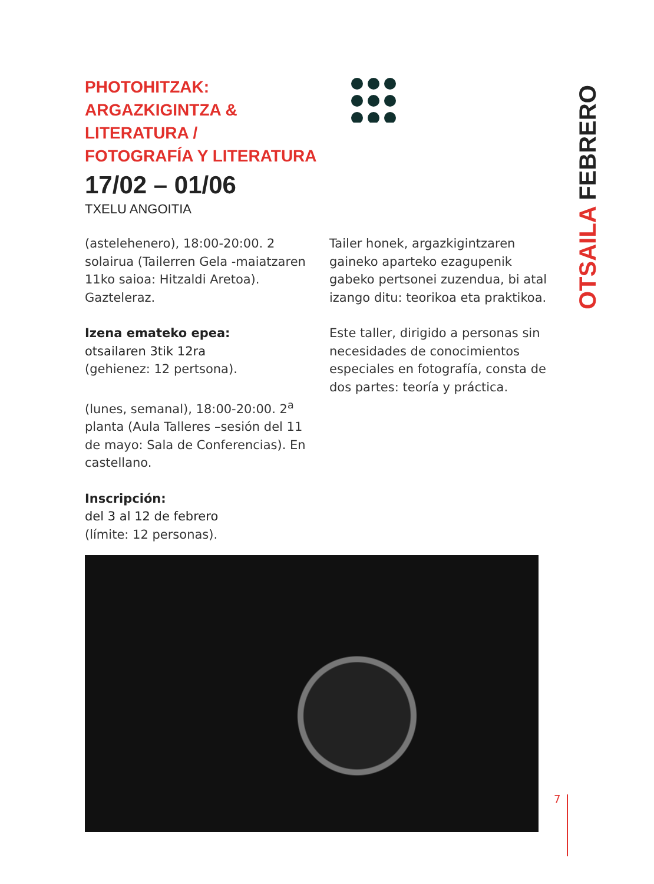PHOTOHITZAK:
ARGAZKIGINTZA &
LITERATURA /
FOTOGRAFÍA Y LITERATURA
17/02 – 01/06
TXELU ANGOITIA
(astelehenero), 18:00-20:00. 2 solairua (Tailerren Gela -maiatzaren 11ko saioa: Hitzaldi Aretoa). Gazteleraz.
Izena emateko epea:
otsailaren 3tik 12ra
(gehienez: 12 pertsona).
(lunes, semanal), 18:00-20:00. 2<sup>a</sup> planta (Aula Talleres –sesión del 11 de mayo: Sala de Conferencias). En castellano.
Inscripción:
del 3 al 12 de febrero
(límite: 12 personas).
Tailer honek, argazkigintzaren gaineko aparteko ezagupenik gabeko pertsonei zuzendua, bi atal izango ditu: teorikoa eta praktikoa.
Este taller, dirigido a personas sin necesidades de conocimientos especiales en fotografía, consta de dos partes: teoría y práctica.
OTSAILA FEBRERO
7